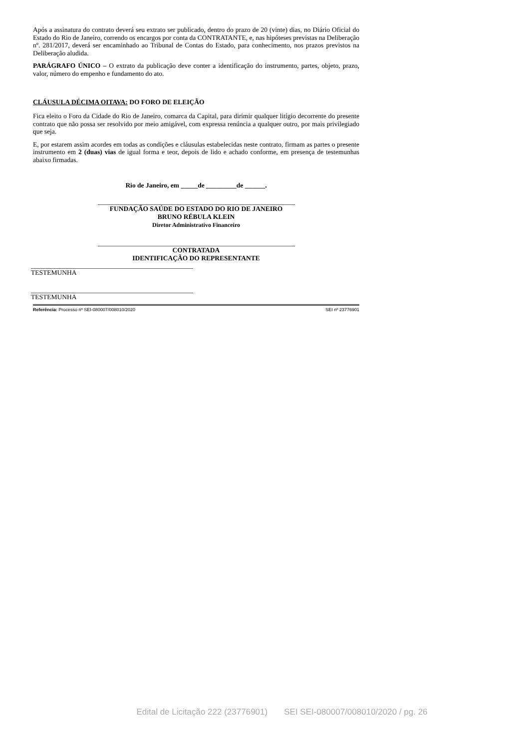Após a assinatura do contrato deverá seu extrato ser publicado, dentro do prazo de 20 (vinte) dias, no Diário Oficial do Estado do Rio de Janeiro, correndo os encargos por conta da CONTRATANTE, e, nas hipóteses previstas na Deliberação nº. 281/2017, deverá ser encaminhado ao Tribunal de Contas do Estado, para conhecimento, nos prazos previstos na Deliberação aludida.
PARÁGRAFO ÚNICO – O extrato da publicação deve conter a identificação do instrumento, partes, objeto, prazo, valor, número do empenho e fundamento do ato.
CLÁUSULA DÉCIMA OITAVA: DO FORO DE ELEIÇÃO
Fica eleito o Foro da Cidade do Rio de Janeiro, comarca da Capital, para dirimir qualquer litígio decorrente do presente contrato que não possa ser resolvido por meio amigável, com expressa renúncia a qualquer outro, por mais privilegiado que seja.
E, por estarem assim acordes em todas as condições e cláusulas estabelecidas neste contrato, firmam as partes o presente instrumento em 2 (duas) vias de igual forma e teor, depois de lido e achado conforme, em presença de testemunhas abaixo firmadas.
Rio de Janeiro, em _____de _________de ______.
FUNDAÇÃO SAÚDE DO ESTADO DO RIO DE JANEIRO
BRUNO RÉBULA KLEIN
Diretor Administrativo Financeiro
CONTRATADA
IDENTIFICAÇÃO DO REPRESENTANTE
TESTEMUNHA
TESTEMUNHA
Referência: Processo nº SEI-080007/008010/2020 SEI nº 23776901
Edital de Licitação 222 (23776901) SEI SEI-080007/008010/2020 / pg. 26